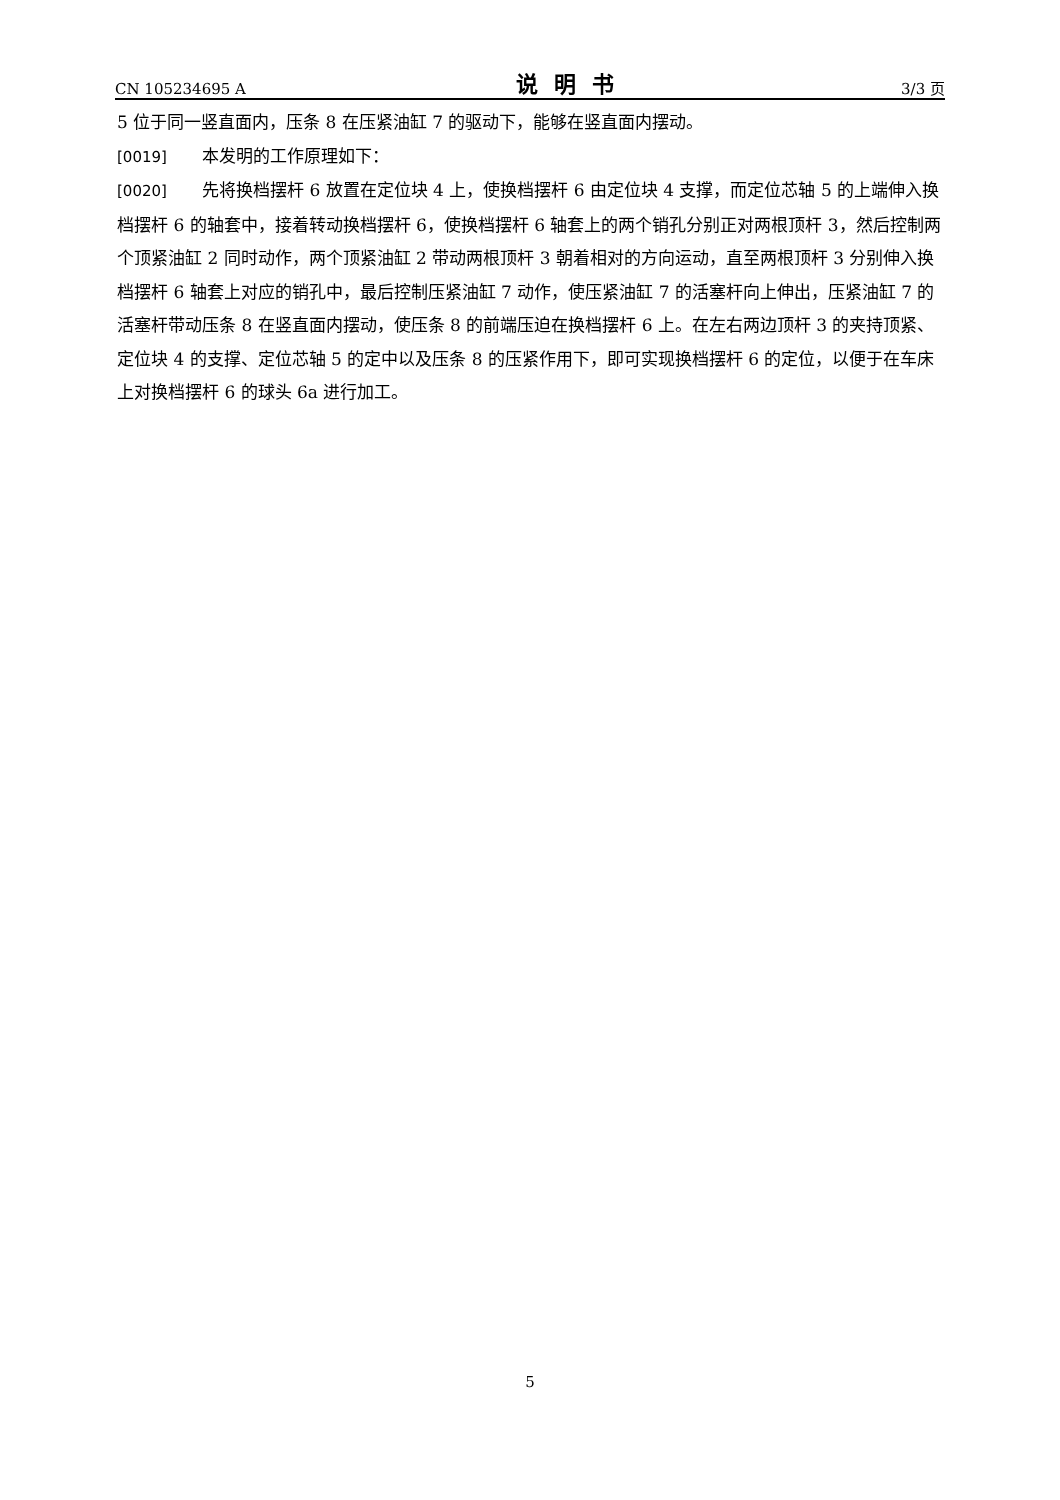CN 105234695 A 说明书 3/3 页
5 位于同一竖直面内，压条 8 在压紧油缸 7 的驱动下，能够在竖直面内摆动。
[0019] 本发明的工作原理如下：
[0020] 先将换档摆杆 6 放置在定位块 4 上，使换档摆杆 6 由定位块 4 支撑，而定位芯轴 5 的上端伸入换档摆杆 6 的轴套中，接着转动换档摆杆 6，使换档摆杆 6 轴套上的两个销孔分别正对两根顶杆 3，然后控制两个顶紧油缸 2 同时动作，两个顶紧油缸 2 带动两根顶杆 3 朝着相对的方向运动，直至两根顶杆 3 分别伸入换档摆杆 6 轴套上对应的销孔中，最后控制压紧油缸 7 动作，使压紧油缸 7 的活塞杆向上伸出，压紧油缸 7 的活塞杆带动压条 8 在竖直面内摆动，使压条 8 的前端压迫在换档摆杆 6 上。在左右两边顶杆 3 的夹持顶紧、定位块 4 的支撑、定位芯轴 5 的定中以及压条 8 的压紧作用下，即可实现换档摆杆 6 的定位，以便于在车床上对换档摆杆 6 的球头 6a 进行加工。
5